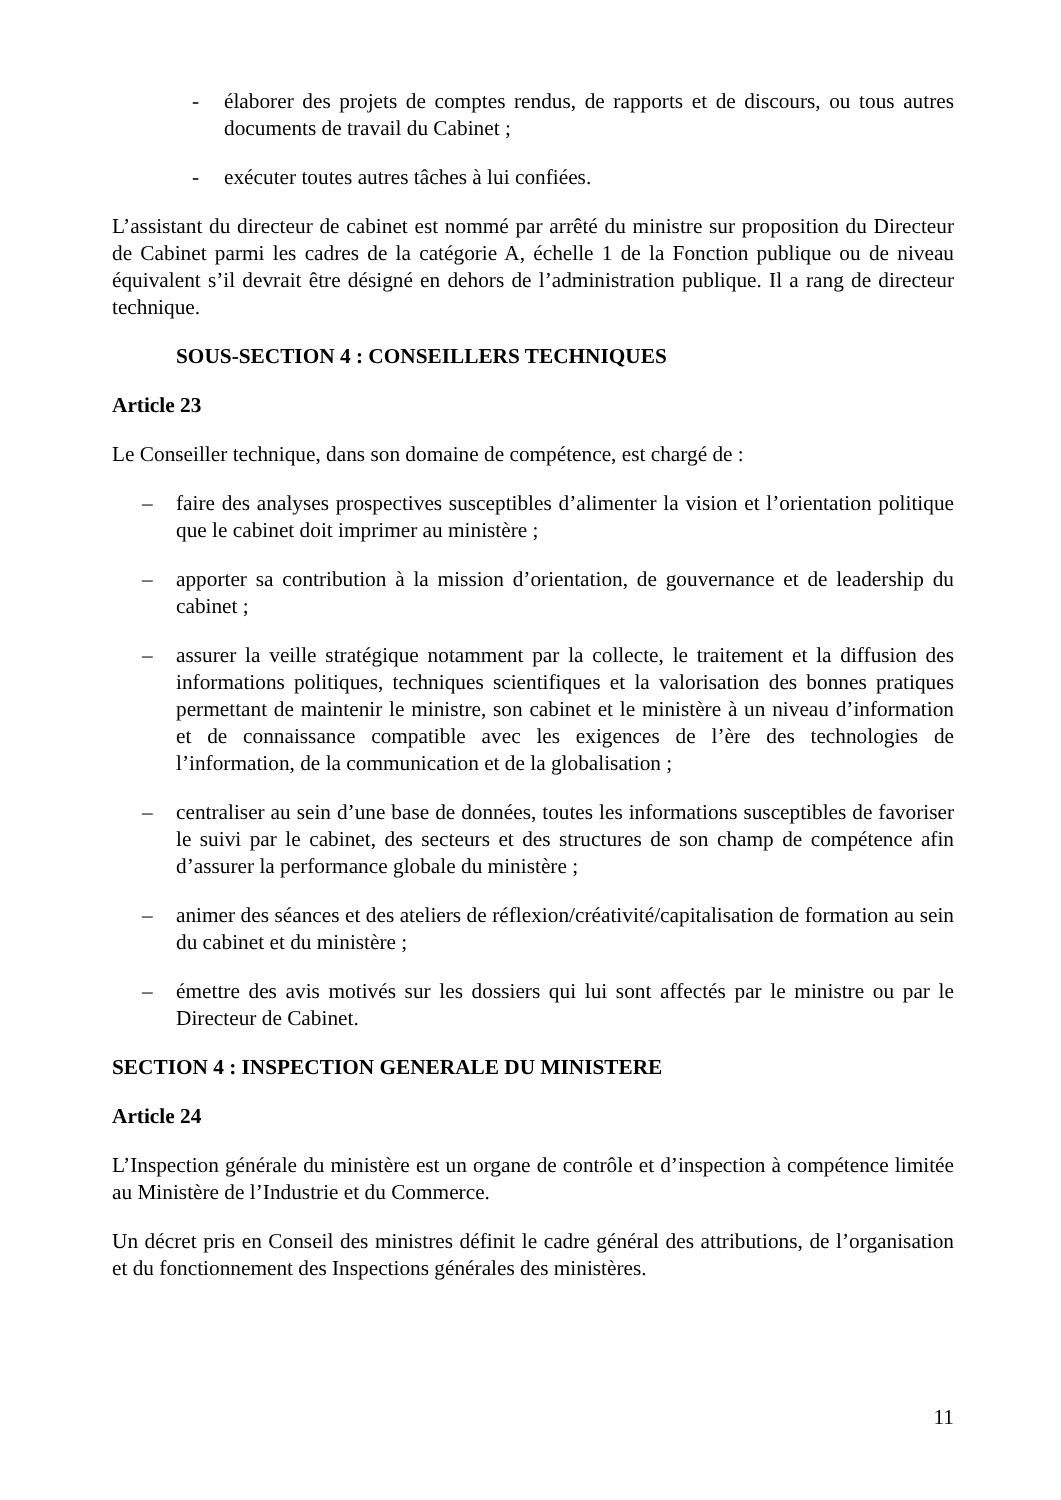- élaborer des projets de comptes rendus, de rapports et de discours, ou tous autres documents de travail du Cabinet ;
- exécuter toutes autres tâches à lui confiées.
L’assistant du directeur de cabinet est nommé par arrêté du ministre sur proposition du Directeur de Cabinet parmi les cadres de la catégorie A, échelle 1 de la Fonction publique ou de niveau équivalent s’il devrait être désigné en dehors de l’administration publique. Il a rang de directeur technique.
SOUS-SECTION 4 : CONSEILLERS TECHNIQUES
Article 23
Le Conseiller technique, dans son domaine de compétence, est chargé de :
– faire des analyses prospectives susceptibles d’alimenter la vision et l’orientation politique que le cabinet doit imprimer au ministère ;
– apporter sa contribution à la mission d’orientation, de gouvernance et de leadership du cabinet ;
– assurer la veille stratégique notamment par la collecte, le traitement et la diffusion des informations politiques, techniques scientifiques et la valorisation des bonnes pratiques permettant de maintenir le ministre, son cabinet et le ministère à un niveau d’information et de connaissance compatible avec les exigences de l’ère des technologies de l’information, de la communication et de la globalisation ;
– centraliser au sein d’une base de données, toutes les informations susceptibles de favoriser le suivi par le cabinet, des secteurs et des structures de son champ de compétence afin d’assurer la performance globale du ministère ;
– animer des séances et des ateliers de réflexion/créativité/capitalisation de formation au sein du cabinet et du ministère ;
– émettre des avis motivés sur les dossiers qui lui sont affectés par le ministre ou par le Directeur de Cabinet.
SECTION 4 : INSPECTION GENERALE DU MINISTERE
Article 24
L’Inspection générale du ministère est un organe de contrôle et d’inspection à compétence limitée au Ministère de l’Industrie et du Commerce.
Un décret pris en Conseil des ministres définit le cadre général des attributions, de l’organisation et du fonctionnement des Inspections générales des ministères.
11